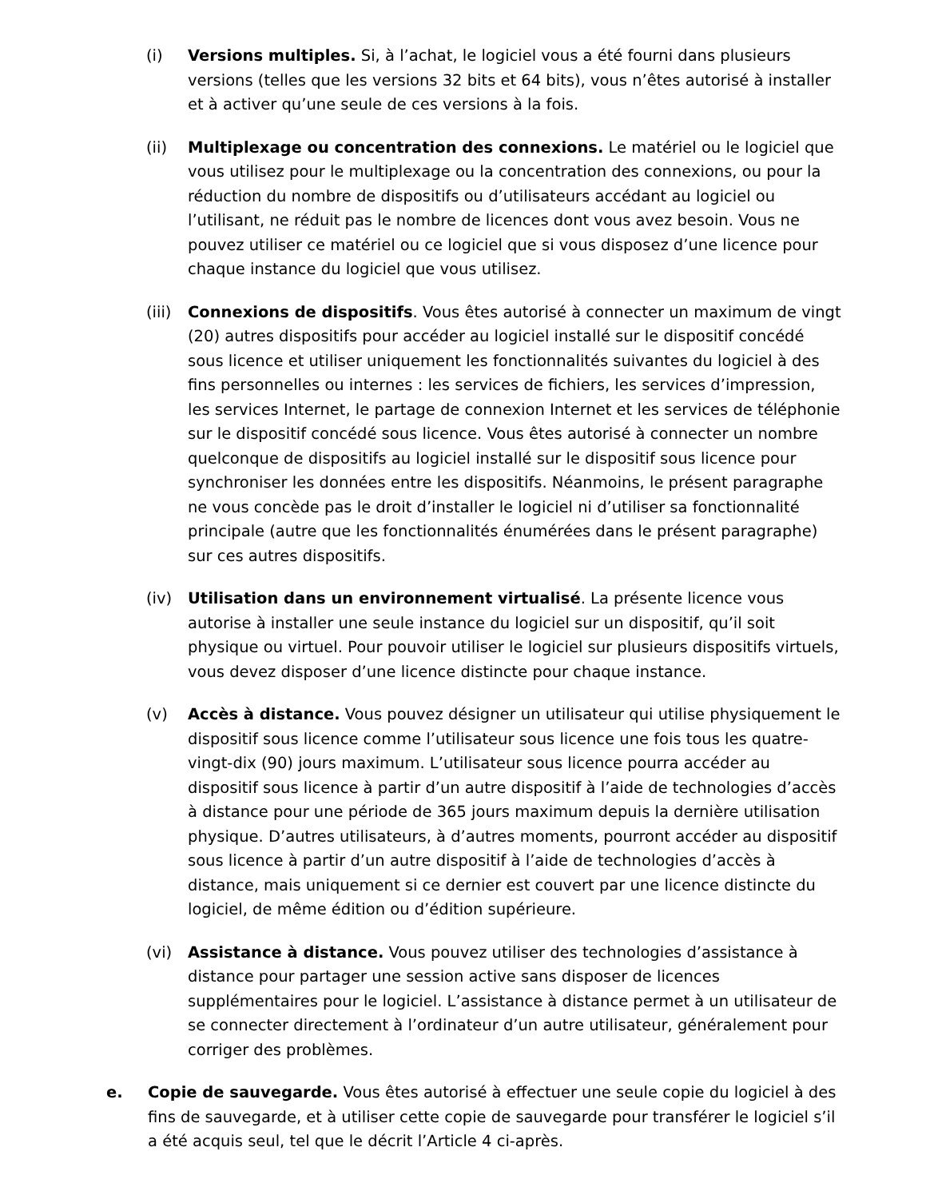(i) Versions multiples. Si, à l’achat, le logiciel vous a été fourni dans plusieurs versions (telles que les versions 32 bits et 64 bits), vous n’êtes autorisé à installer et à activer qu’une seule de ces versions à la fois.
(ii) Multiplexage ou concentration des connexions. Le matériel ou le logiciel que vous utilisez pour le multiplexage ou la concentration des connexions, ou pour la réduction du nombre de dispositifs ou d’utilisateurs accédant au logiciel ou l’utilisant, ne réduit pas le nombre de licences dont vous avez besoin. Vous ne pouvez utiliser ce matériel ou ce logiciel que si vous disposez d’une licence pour chaque instance du logiciel que vous utilisez.
(iii)
Connexions de dispositifs. Vous êtes autorisé à connecter un maximum de vingt (20) autres dispositifs pour accéder au logiciel installé sur le dispositif concédé sous licence et utiliser uniquement les fonctionnalités suivantes du logiciel à des fins personnelles ou internes : les services de fichiers, les services d’impression, les services Internet, le partage de connexion Internet et les services de téléphonie sur le dispositif concédé sous licence. Vous êtes autorisé à connecter un nombre quelconque de dispositifs au logiciel installé sur le dispositif sous licence pour synchroniser les données entre les dispositifs. Néanmoins, le présent paragraphe ne vous concède pas le droit d’installer le logiciel ni d’utiliser sa fonctionnalité principale (autre que les fonctionnalités énumérées dans le présent paragraphe) sur ces autres dispositifs.
(iv) Utilisation dans un environnement virtualisé. La présente licence vous autorise à installer une seule instance du logiciel sur un dispositif, qu’il soit physique ou virtuel. Pour pouvoir utiliser le logiciel sur plusieurs dispositifs virtuels, vous devez disposer d’une licence distincte pour chaque instance.
(v) Accès à distance. Vous pouvez désigner un utilisateur qui utilise physiquement le dispositif sous licence comme l’utilisateur sous licence une fois tous les quatre-vingt-dix (90) jours maximum. L’utilisateur sous licence pourra accéder au dispositif sous licence à partir d’un autre dispositif à l’aide de technologies d’accès à distance pour une période de 365 jours maximum depuis la dernière utilisation physique. D’autres utilisateurs, à d’autres moments, pourront accéder au dispositif sous licence à partir d’un autre dispositif à l’aide de technologies d’accès à distance, mais uniquement si ce dernier est couvert par une licence distincte du logiciel, de même édition ou d’édition supérieure.
(vi) Assistance à distance. Vous pouvez utiliser des technologies d’assistance à distance pour partager une session active sans disposer de licences supplémentaires pour le logiciel. L’assistance à distance permet à un utilisateur de se connecter directement à l’ordinateur d’un autre utilisateur, généralement pour corriger des problèmes.
e. Copie de sauvegarde. Vous êtes autorisé à effectuer une seule copie du logiciel à des fins de sauvegarde, et à utiliser cette copie de sauvegarde pour transférer le logiciel s’il a été acquis seul, tel que le décrit l’Article 4 ci-après.